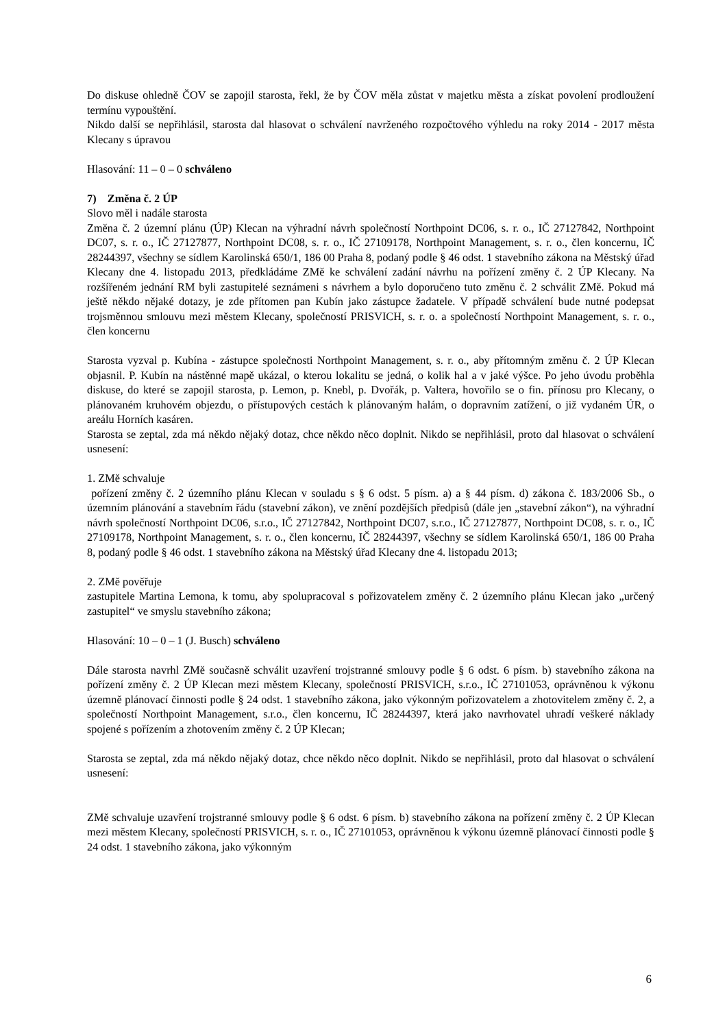Do diskuse ohledně ČOV se zapojil starosta, řekl, že by ČOV měla zůstat v majetku města a získat povolení prodloužení termínu vypouštění.
Nikdo další se nepřihlásil, starosta dal hlasovat o schválení navrženého rozpočtového výhledu na roky 2014 - 2017 města Klecany s úpravou
Hlasování: 11 – 0 – 0 schváleno
7) Změna č. 2 ÚP
Slovo měl i nadále starosta
Změna č. 2 územní plánu (ÚP) Klecan na výhradní návrh společností Northpoint DC06, s. r. o., IČ 27127842, Northpoint DC07, s. r. o., IČ 27127877, Northpoint DC08, s. r. o., IČ 27109178, Northpoint Management, s. r. o., člen koncernu, IČ 28244397, všechny se sídlem Karolinská 650/1, 186 00 Praha 8, podaný podle § 46 odst. 1 stavebního zákona na Městský úřad Klecany dne 4. listopadu 2013, předkládáme ZMě ke schválení zadání návrhu na pořízení změny č. 2 ÚP Klecany. Na rozšířeném jednání RM byli zastupitelé seznámeni s návrhem a bylo doporučeno tuto změnu č. 2 schválit ZMě. Pokud má ještě někdo nějaké dotazy, je zde přítomen pan Kubín jako zástupce žadatele. V případě schválení bude nutné podepsat trojsměnnou smlouvu mezi městem Klecany, společností PRISVICH, s. r. o. a společností Northpoint Management, s. r. o., člen koncernu
Starosta vyzval p. Kubína - zástupce společnosti Northpoint Management, s. r. o., aby přítomným změnu č. 2 ÚP Klecan objasnil. P. Kubín na nástěnné mapě ukázal, o kterou lokalitu se jedná, o kolik hal a v jaké výšce. Po jeho úvodu proběhla diskuse, do které se zapojil starosta, p. Lemon, p. Knebl, p. Dvořák, p. Valtera, hovořilo se o fin. přínosu pro Klecany, o plánovaném kruhovém objezdu, o přístupových cestách k plánovaným halám, o dopravním zatížení, o již vydaném ÚR, o areálu Horních kasáren.
Starosta se zeptal, zda má někdo nějaký dotaz, chce někdo něco doplnit. Nikdo se nepřihlásil, proto dal hlasovat o schválení usnesení:
1. ZMě schvaluje
pořízení změny č. 2 územního plánu Klecan v souladu s § 6 odst. 5 písm. a) a § 44 písm. d) zákona č. 183/2006 Sb., o územním plánování a stavebním řádu (stavební zákon), ve znění pozdějších předpisů (dále jen „stavební zákon“), na výhradní návrh společností Northpoint DC06, s.r.o., IČ 27127842, Northpoint DC07, s.r.o., IČ 27127877, Northpoint DC08, s. r. o., IČ 27109178, Northpoint Management, s. r. o., člen koncernu, IČ 28244397, všechny se sídlem Karolinská 650/1, 186 00 Praha 8, podaný podle § 46 odst. 1 stavebního zákona na Městský úřad Klecany dne 4. listopadu 2013;
2. ZMě pověřuje
zastupitele Martina Lemona, k tomu, aby spolupracoval s pořizovatelem změny č. 2 územního plánu Klecan jako „určený zastupitel“ ve smyslu stavebního zákona;
Hlasování: 10 – 0 – 1 (J. Busch) schváleno
Dále starosta navrhl ZMě současně schválit uzavření trojstranné smlouvy podle § 6 odst. 6 písm. b) stavebního zákona na pořízení změny č. 2 ÚP Klecan mezi městem Klecany, společností PRISVICH, s.r.o., IČ 27101053, oprávněnou k výkonu územně plánovací činnosti podle § 24 odst. 1 stavebního zákona, jako výkonným pořizovatelem a zhotovitelem změny č. 2, a společností Northpoint Management, s.r.o., člen koncernu, IČ 28244397, která jako navrhovatel uhradí veškeré náklady spojené s pořízením a zhotovením změny č. 2 ÚP Klecan;
Starosta se zeptal, zda má někdo nějaký dotaz, chce někdo něco doplnit. Nikdo se nepřihlásil, proto dal hlasovat o schválení usnesení:
ZMě schvaluje uzavření trojstranné smlouvy podle § 6 odst. 6 písm. b) stavebního zákona na pořízení změny č. 2 ÚP Klecan mezi městem Klecany, společností PRISVICH, s. r. o., IČ 27101053, oprávněnou k výkonu územně plánovací činnosti podle § 24 odst. 1 stavebního zákona, jako výkonným
6